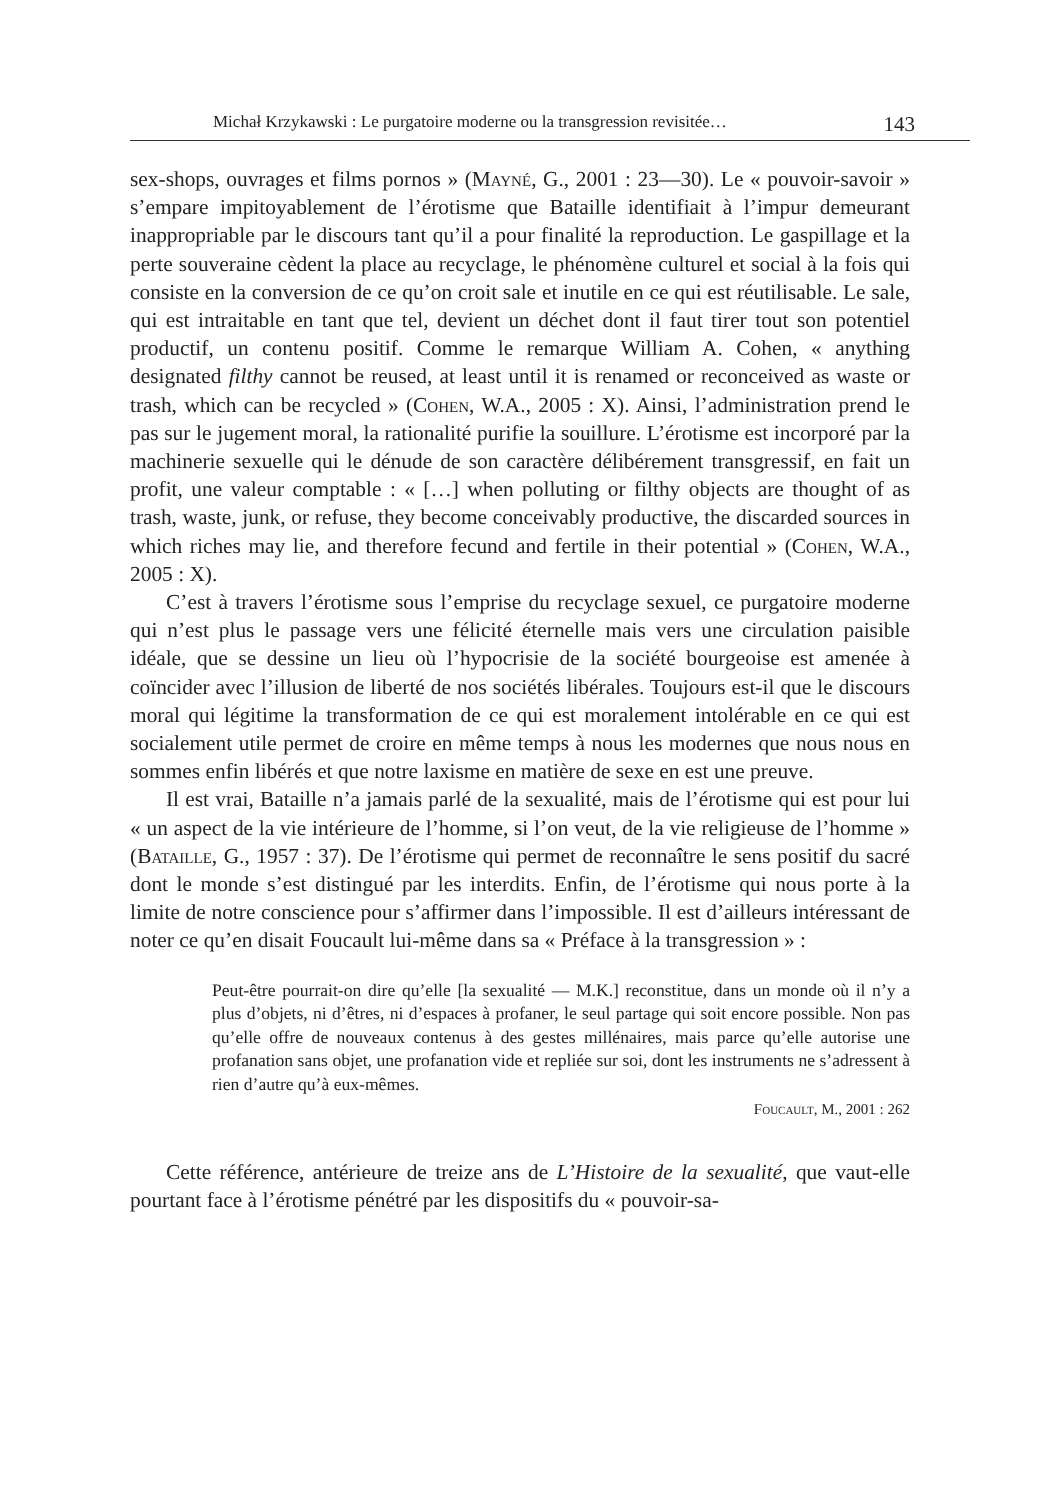Michał Krzykawski : Le purgatoire moderne ou la transgression revisitée… 143
sex-shops, ouvrages et films pornos » (Mayné, G., 2001 : 23—30). Le « pouvoir-savoir » s’empare impitoyablement de l’érotisme que Bataille identifiait à l’impur demeurant inappropriable par le discours tant qu’il a pour finalité la reproduction. Le gaspillage et la perte souveraine cèdent la place au recyclage, le phénomène culturel et social à la fois qui consiste en la conversion de ce qu’on croit sale et inutile en ce qui est réutilisable. Le sale, qui est intraitable en tant que tel, devient un déchet dont il faut tirer tout son potentiel productif, un contenu positif. Comme le remarque William A. Cohen, « anything designated filthy cannot be reused, at least until it is renamed or reconceived as waste or trash, which can be recycled » (Cohen, W.A., 2005 : X). Ainsi, l’administration prend le pas sur le jugement moral, la rationalité purifie la souillure. L’érotisme est incorporé par la machinerie sexuelle qui le dénude de son caractère délibérement transgressif, en fait un profit, une valeur comptable : « […] when polluting or filthy objects are thought of as trash, waste, junk, or refuse, they become conceivably productive, the discarded sources in which riches may lie, and therefore fecund and fertile in their potential » (Cohen, W.A., 2005 : X).
C’est à travers l’érotisme sous l’emprise du recyclage sexuel, ce purgatoire moderne qui n’est plus le passage vers une félicité éternelle mais vers une circulation paisible idéale, que se dessine un lieu où l’hypocrisie de la société bourgeoise est amenée à coïncider avec l’illusion de liberté de nos sociétés libérales. Toujours est-il que le discours moral qui légitime la transformation de ce qui est moralement intolérable en ce qui est socialement utile permet de croire en même temps à nous les modernes que nous nous en sommes enfin libérés et que notre laxisme en matière de sexe en est une preuve.
Il est vrai, Bataille n’a jamais parlé de la sexualité, mais de l’érotisme qui est pour lui « un aspect de la vie intérieure de l’homme, si l’on veut, de la vie religieuse de l’homme » (Bataille, G., 1957 : 37). De l’érotisme qui permet de reconnaître le sens positif du sacré dont le monde s’est distingué par les interdits. Enfin, de l’érotisme qui nous porte à la limite de notre conscience pour s’affirmer dans l’impossible. Il est d’ailleurs intéressant de noter ce qu’en disait Foucault lui-même dans sa « Préface à la transgression » :
Peut-être pourrait-on dire qu’elle [la sexualité — M.K.] reconstitue, dans un monde où il n’y a plus d’objets, ni d’êtres, ni d’espaces à profaner, le seul partage qui soit encore possible. Non pas qu’elle offre de nouveaux contenus à des gestes millénaires, mais parce qu’elle autorise une profanation sans objet, une profanation vide et repliée sur soi, dont les instruments ne s’adressent à rien d’autre qu’à eux-mêmes.
Foucault, M., 2001 : 262
Cette référence, antérieure de treize ans de L’Histoire de la sexualité, que vaut-elle pourtant face à l’érotisme pénétré par les dispositifs du « pouvoir-sa-